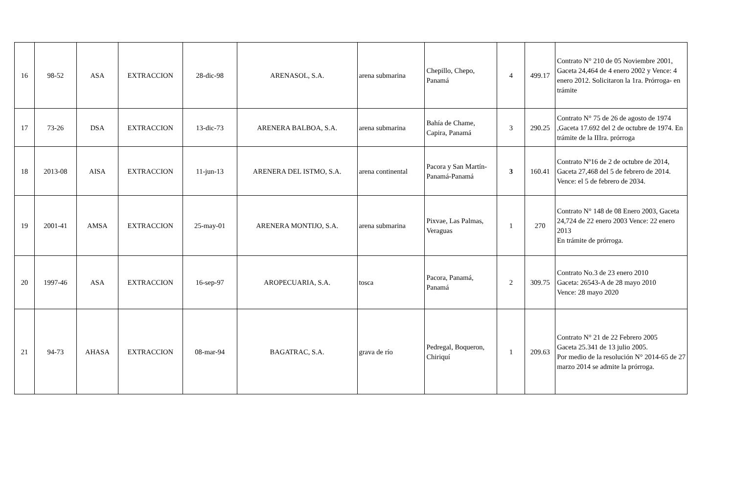| 16 | 98-52 | ASA | EXTRACCION | 28-dic-98 | ARENASOL, S.A. | arena submarina | Chepillo, Chepo, Panamá | 4 | 499.17 | Contrato N° 210 de 05 Noviembre 2001, Gaceta 24,464 de 4 enero 2002 y Vence: 4 enero 2012. Solicitaron la 1ra. Prórroga- en trámite |
| 17 | 73-26 | DSA | EXTRACCION | 13-dic-73 | ARENERA BALBOA, S.A. | arena submarina | Bahía de Chame, Capira, Panamá | 3 | 290.25 | Contrato N° 75 de 26 de agosto de 1974 ,Gaceta 17.692 del 2 de octubre de 1974. En trámite de la IIIra. prórroga |
| 18 | 2013-08 | AISA | EXTRACCION | 11-jun-13 | ARENERA DEL ISTMO, S.A. | arena continental | Pacora y San Martín-Panamá-Panamá | 3 | 160.41 | Contrato Nº16 de 2 de octubre de 2014, Gaceta 27,468 del 5 de febrero de 2014. Vence: el 5 de febrero de 2034. |
| 19 | 2001-41 | AMSA | EXTRACCION | 25-may-01 | ARENERA MONTIJO, S.A. | arena submarina | Pixvae, Las Palmas, Veraguas | 1 | 270 | Contrato N° 148 de 08 Enero 2003, Gaceta 24,724 de 22 enero 2003 Vence: 22 enero 2013 En trámite de prórroga. |
| 20 | 1997-46 | ASA | EXTRACCION | 16-sep-97 | AROPECUARIA, S.A. | tosca | Pacora, Panamá, Panamá | 2 | 309.75 | Contrato No.3 de 23 enero 2010 Gaceta: 26543-A de 28 mayo 2010 Vence: 28 mayo 2020 |
| 21 | 94-73 | AHASA | EXTRACCION | 08-mar-94 | BAGATRAC, S.A. | grava de río | Pedregal, Boqueron, Chiriquí | 1 | 209.63 | Contrato N° 21 de 22 Febrero 2005 Gaceta 25.341 de 13 julio 2005. Por medio de la resolución N° 2014-65 de 27 marzo 2014 se admite la prórroga. |